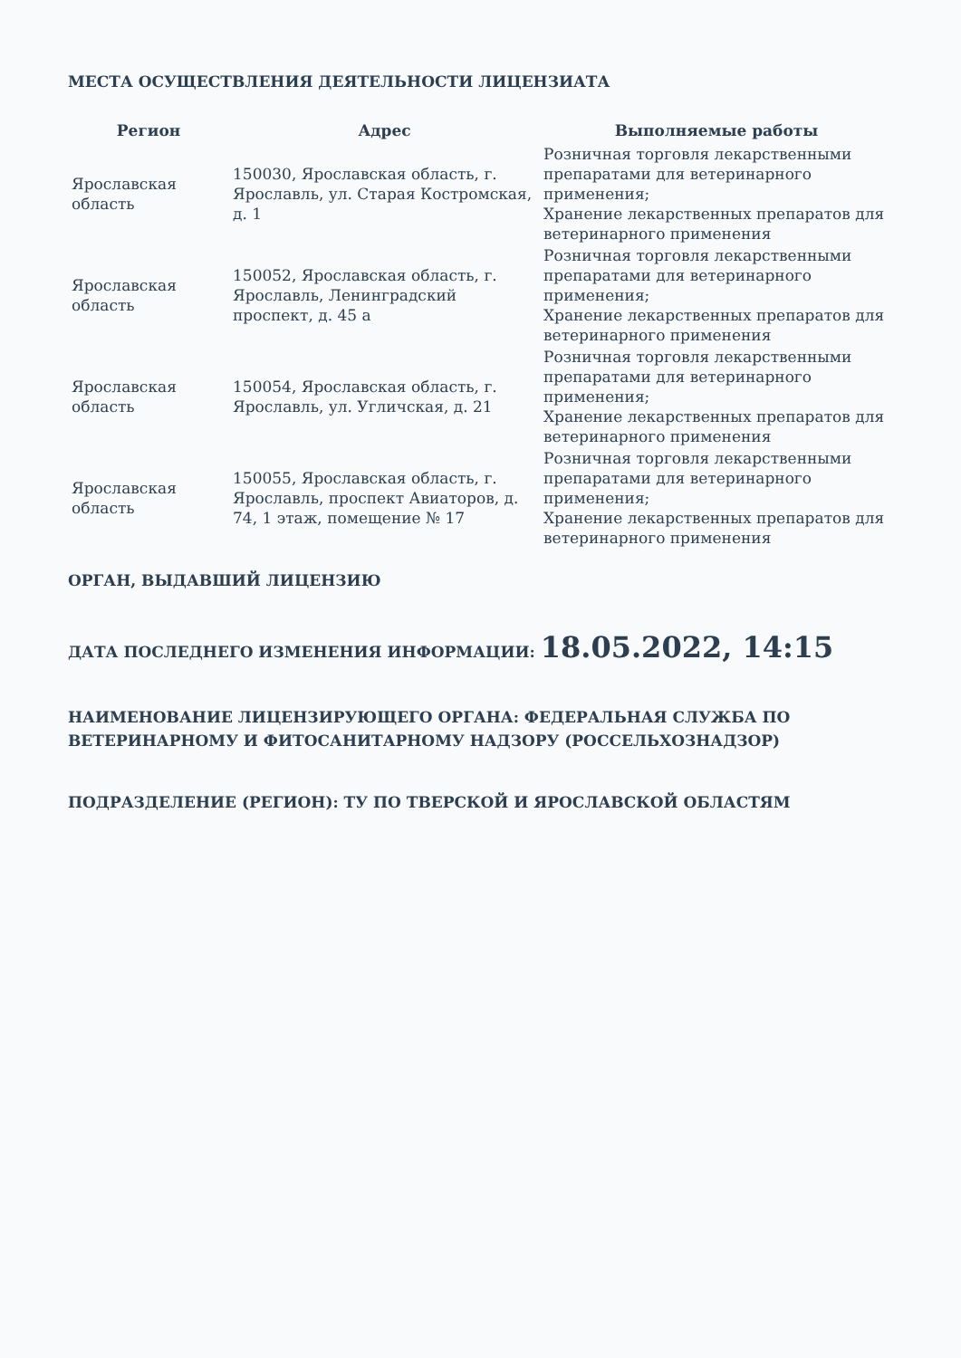МЕСТА ОСУЩЕСТВЛЕНИЯ ДЕЯТЕЛЬНОСТИ ЛИЦЕНЗИАТА
| Регион | Адрес | Выполняемые работы |
| --- | --- | --- |
| Ярославская область | 150030, Ярославская область, г. Ярославль, ул. Старая Костромская, д. 1 | Розничная торговля лекарственными препаратами для ветеринарного применения; Хранение лекарственных препаратов для ветеринарного применения |
| Ярославская область | 150052, Ярославская область, г. Ярославль, Ленинградский проспект, д. 45 а | Розничная торговля лекарственными препаратами для ветеринарного применения; Хранение лекарственных препаратов для ветеринарного применения |
| Ярославская область | 150054, Ярославская область, г. Ярославль, ул. Угличская, д. 21 | Розничная торговля лекарственными препаратами для ветеринарного применения; Хранение лекарственных препаратов для ветеринарного применения |
| Ярославская область | 150055, Ярославская область, г. Ярославль, проспект Авиаторов, д. 74, 1 этаж, помещение № 17 | Розничная торговля лекарственными препаратами для ветеринарного применения; Хранение лекарственных препаратов для ветеринарного применения |
ОРГАН, ВЫДАВШИЙ ЛИЦЕНЗИЮ
ДАТА ПОСЛЕДНЕГО ИЗМЕНЕНИЯ ИНФОРМАЦИИ: 18.05.2022, 14:15
НАИМЕНОВАНИЕ ЛИЦЕНЗИРУЮЩЕГО ОРГАНА: ФЕДЕРАЛЬНАЯ СЛУЖБА ПО ВЕТЕРИНАРНОМУ И ФИТОСАНИТАРНОМУ НАДЗОРУ (РОССЕЛЬХОЗНАДЗОР)
ПОДРАЗДЕЛЕНИЕ (РЕГИОН): ТУ ПО ТВЕРСКОЙ И ЯРОСЛАВСКОЙ ОБЛАСТЯМ